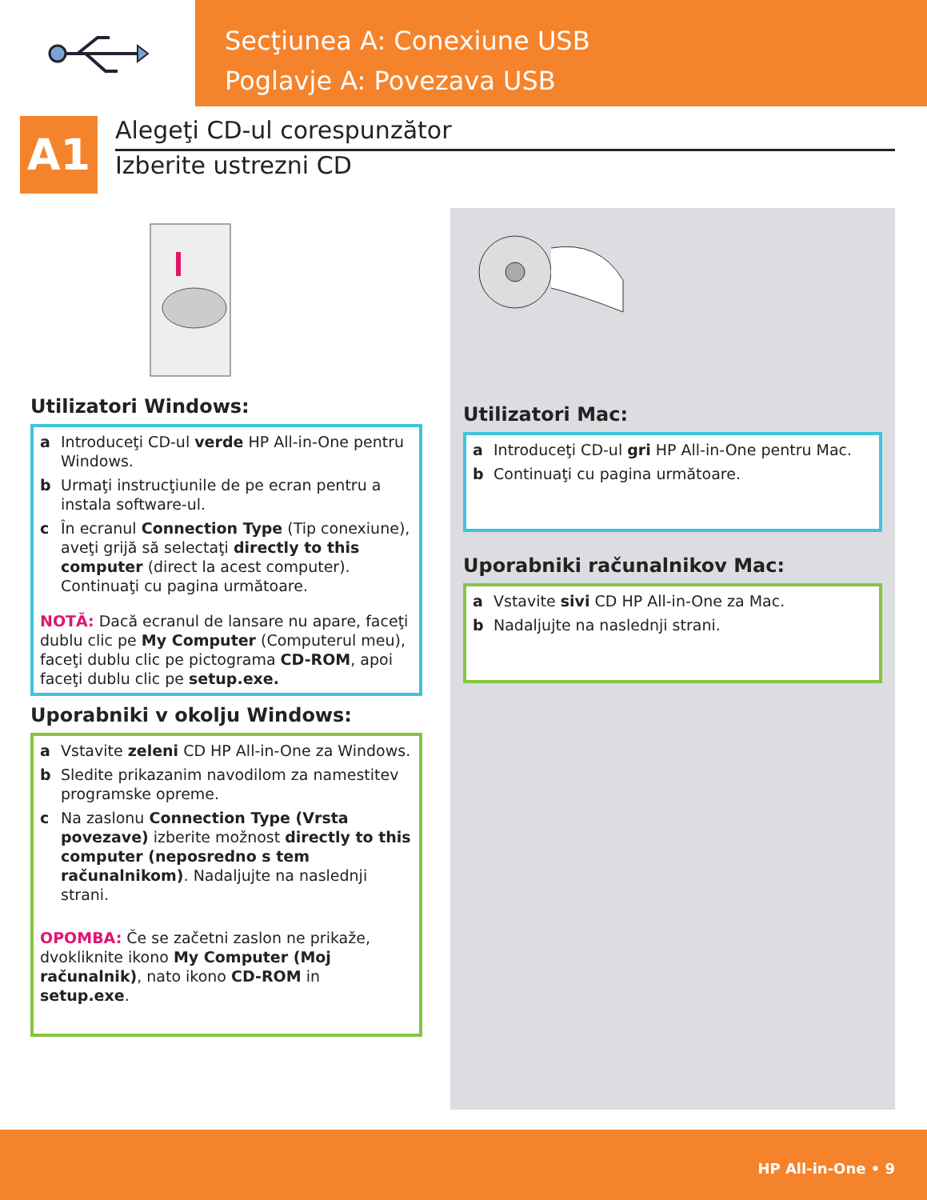Secţiunea A: Conexiune USB
Poglavje A: Povezava USB
A1
Alegeţi CD-ul corespunzător
Izberite ustrezni CD
Utilizatori Windows:
a Introduceţi CD-ul verde HP All-in-One pentru Windows.
b Urmaţi instrucţiunile de pe ecran pentru a instala software-ul.
c În ecranul Connection Type (Tip conexiune), aveţi grijă să selectaţi directly to this computer (direct la acest computer). Continuaţi cu pagina următoare.
NOTĂ: Dacă ecranul de lansare nu apare, faceţi dublu clic pe My Computer (Computerul meu), faceţi dublu clic pe pictograma CD-ROM, apoi faceţi dublu clic pe setup.exe.
Uporabniki v okolju Windows:
a Vstavite zeleni CD HP All-in-One za Windows.
b Sledite prikazanim navodilom za namestitev programske opreme.
c Na zaslonu Connection Type (Vrsta povezave) izberite možnost directly to this computer (neposredno s tem računalnikom). Nadaljujte na naslednji strani.
OPOMBA: Če se začetni zaslon ne prikaže, dvokliknite ikono My Computer (Moj računalnik), nato ikono CD-ROM in setup.exe.
Utilizatori Mac:
a Introduceţi CD-ul gri HP All-in-One pentru Mac.
b Continuaţi cu pagina următoare.
Uporabniki računalnikov Mac:
a Vstavite sivi CD HP All-in-One za Mac.
b Nadaljujte na naslednji strani.
HP All-in-One • 9